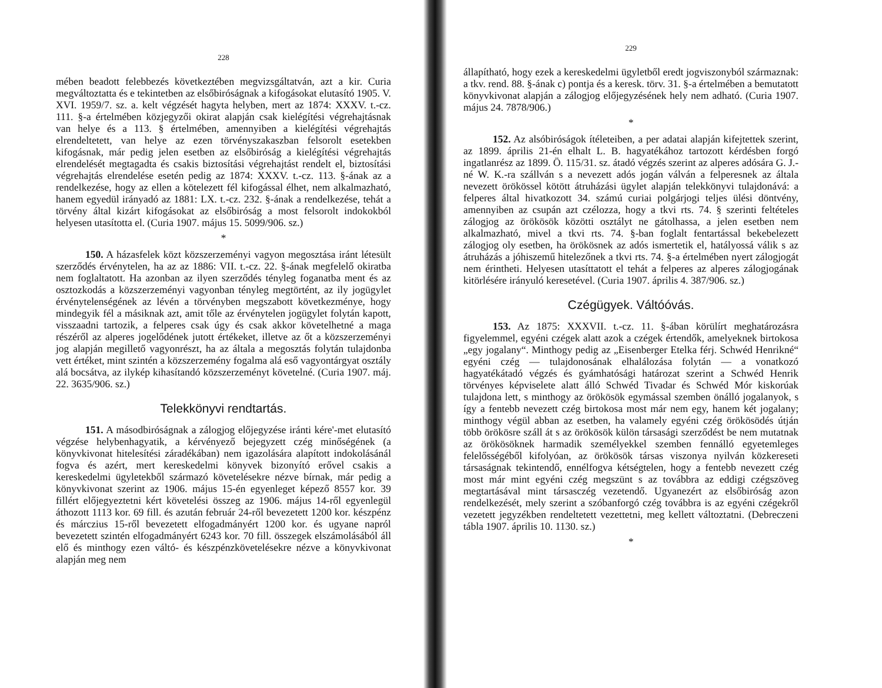228
mében beadott felebbezés következtében megvizsgáltatván, azt a kir. Curia megváltoztatta és e tekintetben az elsőbiróságnak a kifogásokat elutasító 1905. V. XVI. 1959/7. sz. a. kelt végzését hagyta helyben, mert az 1874: XXXV. t.-cz. 111. §-a értelmében közjegyzői okirat alapján csak kielégítési végrehajtásnak van helye és a 113. § értelmében, amennyiben a kielégítési végrehajtás elrendeltetett, van helye az ezen törvényszakaszban felsorolt esetekben kifogásnak, már pedig jelen esetben az elsőbiróság a kielégítési végrehajtás elrendelését megtagadta és csakis biztosítási végrehajtást rendelt el, biztosítási végrehajtás elrendelése esetén pedig az 1874: XXXV. t.-cz. 113. §-ának az a rendelkezése, hogy az ellen a kötelezett fél kifogással élhet, nem alkalmazható, hanem egyedül irányadó az 1881: LX. t.-cz. 232. §-ának a rendelkezése, tehát a törvény által kizárt kifogásokat az elsőbiróság a most felsorolt indokokból helyesen utasította el. (Curia 1907. május 15. 5099/906. sz.)
*
150. A házasfelek közt közszerzeményi vagyon megosztása iránt létesült szerződés érvénytelen, ha az az 1886: VII. t.-cz. 22. §-ának megfelelő okiratba nem foglaltatott. Ha azonban az ilyen szerződés tényleg foganatba ment és az osztozkodás a közszerzeményi vagyonban tényleg megtörtént, az ily jogügylet érvénytelenségének az lévén a törvényben megszabott következménye, hogy mindegyik fél a másiknak azt, amit tőle az érvénytelen jogügylet folytán kapott, visszaadni tartozik, a felperes csak úgy és csak akkor követelhetné a maga részéről az alperes jogelődének jutott értékeket, illetve az őt a közszerzeményi jog alapján megillető vagyonrészt, ha az általa a megosztás folytán tulajdonba vett értéket, mint szintén a közszerzemény fogalma alá eső vagyontárgyat osztály alá bocsátva, az ilykép kihasítandó közszerzeményt követelné. (Curia 1907. máj. 22. 3635/906. sz.)
Telekkönyvi rendtartás.
151. A másodbiróságnak a zálogjog előjegyzése iránti kére'-met elutasító végzése helybenhagyatik, a kérvényező bejegyzett czég minőségének (a könyvkivonat hitelesítési záradékában) nem igazolására alapított indokolásánál fogva és azért, mert kereskedelmi könyvek bizonyító erővel csakis a kereskedelmi ügyletekből származó követelésekre nézve bírnak, már pedig a könyvkivonat szerint az 1906. május 15-én egyenleget képező 8557 kor. 39 fillért előjegyeztetni kért követelési összeg az 1906. május 14-ről egyenlegül áthozott 1113 kor. 69 fill. és azután február 24-ről bevezetett 1200 kor. készpénz és márczius 15-ről bevezetett elfogadmányért 1200 kor. és ugyane napról bevezetett szintén elfogadmányért 6243 kor. 70 fill. összegek elszámolásából áll elő és minthogy ezen váltó- és készpénzkövetelésekre nézve a könyvkivonat alapján meg nem
229
állapítható, hogy ezek a kereskedelmi ügyletből eredt jogviszonyból származnak: a tkv. rend. 88. §-ának c) pontja és a keresk. törv. 31. §-a értelmében a bemutatott könyvkivonat alapján a zálogjog előjegyzésének hely nem adható. (Curia 1907. május 24. 7878/906.)
*
152. Az alsóbiróságok ítéleteiben, a per adatai alapján kifejtettek szerint, az 1899. április 21-én elhalt L. B. hagyatékához tartozott kérdésben forgó ingatlanrész az 1899. Ö. 115/31. sz. átadó végzés szerint az alperes adósára G. J.-né W. K.-ra szállván s a nevezett adós jogán válván a felperesnek az általa nevezett örökössel kötött átruházási ügylet alapján telekkönyvi tulajdonává: a felperes által hivatkozott 34. számú curiai polgárjogi teljes ülési döntvény, amennyiben az csupán azt czélozza, hogy a tkvi rts. 74. § szerinti feltételes zálogjog az örökösök közötti osztályt ne gátolhassa, a jelen esetben nem alkalmazható, mivel a tkvi rts. 74. §-ban foglalt fentartással bekebelezett zálogjog oly esetben, ha örökösnek az adós ismertetik el, hatályossá válik s az átruházás a jóhiszemű hitelezőnek a tkvi rts. 74. §-a értelmében nyert zálogjogát nem érintheti. Helyesen utasíttatott el tehát a felperes az alperes zálogjogának kitörlésére irányuló keresetével. (Curia 1907. április 4. 387/906. sz.)
Czégügyek. Váltóóvás.
153. Az 1875: XXXVII. t.-cz. 11. §-ában körülírt meghatározásra figyelemmel, egyéni czégek alatt azok a czégek értendők, amelyeknek birtokosa „egy jogalany“. Minthogy pedig az „Eisenberger Etelka férj. Schwéd Henrikné“ egyéni czég — tulajdonosának elhalálozása folytán — a vonatkozó hagyatékátadó végzés és gyámhatósági határozat szerint a Schwéd Henrik törvényes képviselete alatt álló Schwéd Tivadar és Schwéd Mór kiskorúak tulajdona lett, s minthogy az örökösök egymással szemben önálló jogalanyok, s így a fentebb nevezett czég birtokosa most már nem egy, hanem két jogalany; minthogy végül abban az esetben, ha valamely egyéni czég örökösödés útján több örökösre száll át s az örökösök külön társasági szerződést be nem mutatnak az örökösöknek harmadik személyekkel szemben fennálló egyetemleges felelősségéből kifolyóan, az örökösök társas viszonya nyilván közkereseti társaságnak tekintendő, ennélfogva kétségtelen, hogy a fentebb nevezett czég most már mint egyéni czég megszünt s az továbbra az eddigi czégszöveg megtartásával mint társasczég vezetendő. Ugyanezért az elsőbiróság azon rendelkezését, mely szerint a szóbanforgó czég továbbra is az egyéni czégekről vezetett jegyzékben rendeltetett vezettetni, meg kellett változtatni. (Debreczeni tábla 1907. április 10. 1130. sz.)
*